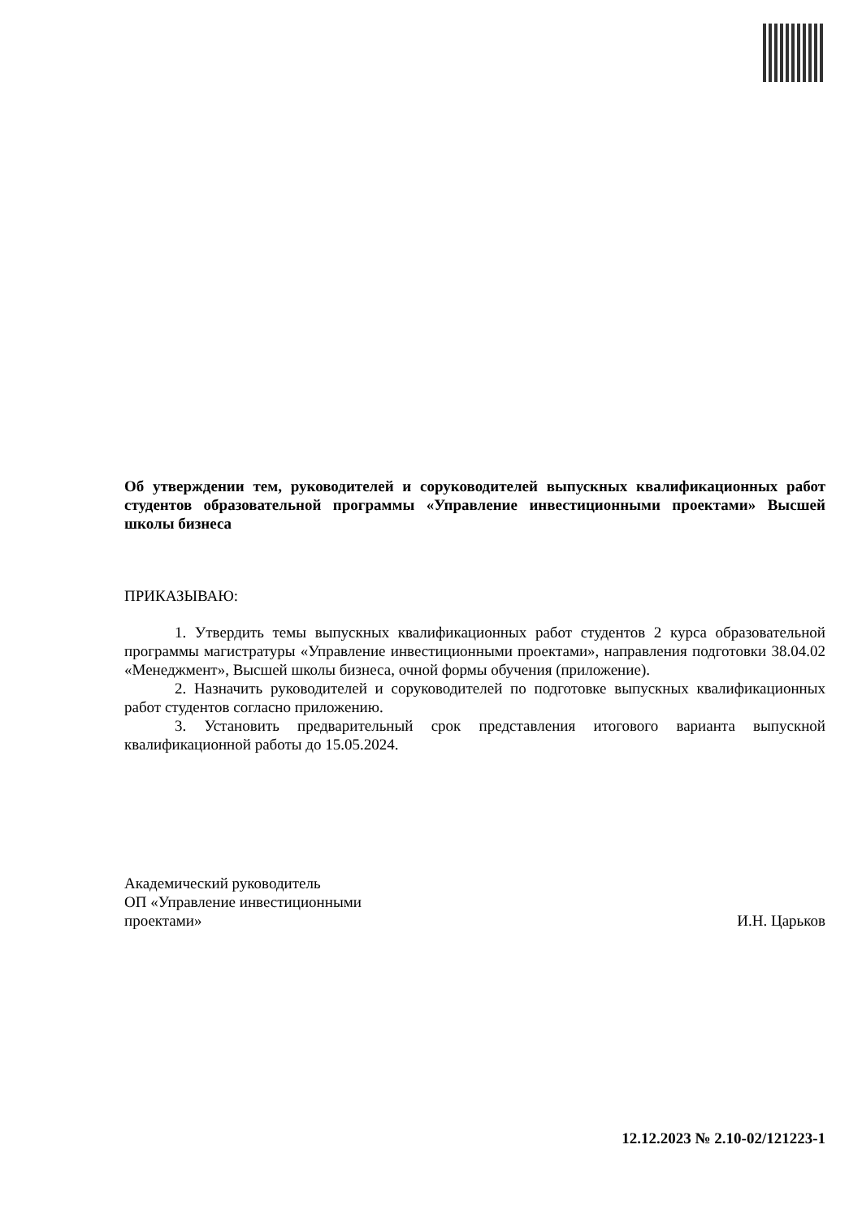Об утверждении тем, руководителей и соруководителей выпускных квалификационных работ студентов образовательной программы «Управление инвестиционными проектами» Высшей школы бизнеса
ПРИКАЗЫВАЮ:
1. Утвердить темы выпускных квалификационных работ студентов 2 курса образовательной программы магистратуры «Управление инвестиционными проектами», направления подготовки 38.04.02 «Менеджмент», Высшей школы бизнеса, очной формы обучения (приложение).
2. Назначить руководителей и соруководителей по подготовке выпускных квалификационных работ студентов согласно приложению.
3. Установить предварительный срок представления итогового варианта выпускной квалификационной работы до 15.05.2024.
Академический руководитель
ОП «Управление инвестиционными
проектами»
И.Н. Царьков
12.12.2023 № 2.10-02/121223-1